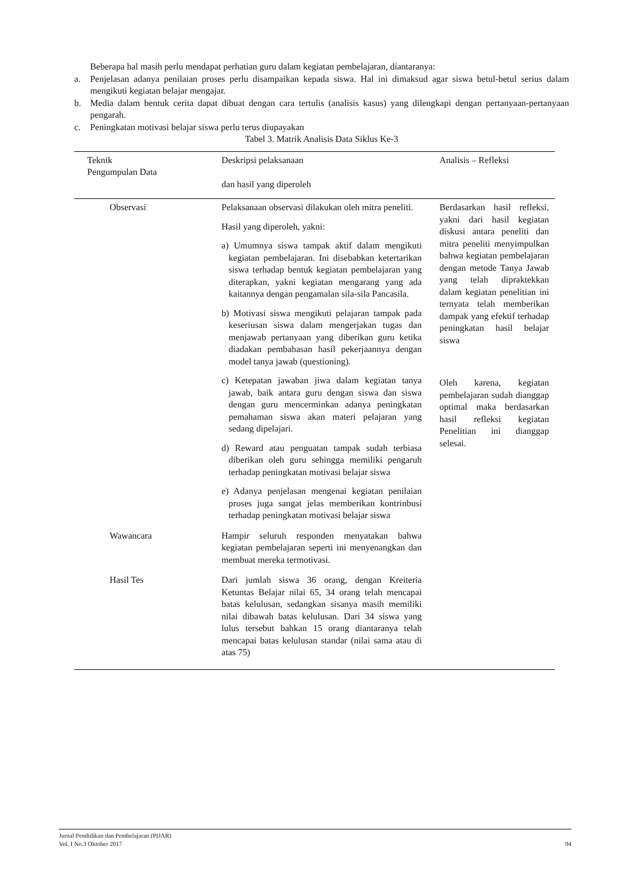Beberapa hal masih perlu mendapat perhatian guru dalam kegiatan pembelajaran, diantaranya:
a. Penjelasan adanya penilaian proses perlu disampaikan kepada siswa. Hal ini dimaksud agar siswa betul-betul serius dalam mengikuti kegiatan belajar mengajar.
b. Media dalam bentuk cerita dapat dibuat dengan cara tertulis (analisis kasus) yang dilengkapi dengan pertanyaan-pertanyaan pengarah.
c. Peningkatan motivasi belajar siswa perlu terus diupayakan
Tabel 3. Matrik Analisis Data Siklus Ke-3
| Teknik Pengumpulan Data | Deskripsi pelaksanaan dan hasil yang diperoleh | Analisis – Refleksi |
| --- | --- | --- |
| Observasi | Pelaksanaan observasi dilakukan oleh mitra peneliti. Hasil yang diperoleh, yakni: a) Umumnya siswa tampak aktif dalam mengikuti kegiatan pembelajaran. Ini disebabkan ketertarikan siswa terhadap bentuk kegiatan pembelajaran yang diterapkan, yakni kegiatan mengarang yang ada kaitannya dengan pengamalan sila-sila Pancasila. b) Motivasi siswa mengikuti pelajaran tampak pada keseriusan siswa dalam mengerjakan tugas dan menjawab pertanyaan yang diberikan guru ketika diadakan pembahasan hasil pekerjaannya dengan model tanya jawab (questioning). c) Ketepatan jawaban jiwa dalam kegiatan tanya jawab, baik antara guru dengan siswa dan siswa dengan guru mencerminkan adanya peningkatan pemahaman siswa akan materi pelajaran yang sedang dipelajari. d) Reward atau penguatan tampak sudah terbiasa diberikan oleh guru sehingga memiliki pengaruh terhadap peningkatan motivasi belajar siswa e) Adanya penjelasan mengenai kegiatan penilaian proses juga sangat jelas memberikan kontrinbusi terhadap peningkatan motivasi belajar siswa | Berdasarkan hasil refleksi, yakni dari hasil kegiatan diskusi antara peneliti dan mitra peneliti menyimpulkan bahwa kegiatan pembelajaran dengan metode Tanya Jawab yang telah dipraktekkan dalam kegiatan penelitian ini ternyata telah memberikan dampak yang efektif terhadap peningkatan hasil belajar siswa Oleh karena, kegiatan pembelajaran sudah dianggap optimal maka berdasarkan hasil refleksi kegiatan Penelitian ini dianggap selesai. |
| Wawancara | Hampir seluruh responden menyatakan bahwa kegiatan pembelajaran seperti ini menyenangkan dan membuat mereka termotivasi. | |
| Hasil Tes | Dari jumlah siswa 36 orang, dengan Kreiteria Ketuntas Belajar nilai 65, 34 orang telah mencapai batas kelulusan, sedangkan sisanya masih memiliki nilai dibawah batas kelulusan. Dari 34 siswa yang lulus tersebut bahkan 15 orang diantaranya telah mencapai batas kelulusan standar (nilai sama atau di atas 75) | |
Jurnal Pendidikan dan Pembelajaran (PIJAR)
Vol. I No.3 Oktober 2017 94